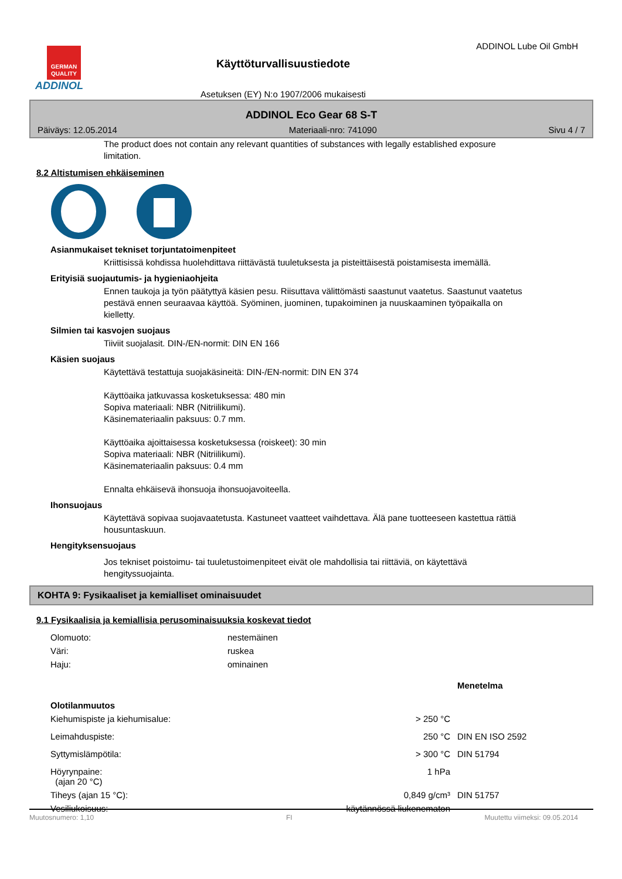GERMAN QUALITY
ADDINOL
Käyttöturvallisuustiedote
Asetuksen (EY) N:o 1907/2006 mukaisesti
ADDINOL Lube Oil GmbH
ADDINOL Eco Gear 68 S-T
Päiväys: 12.05.2014 Materiaali-nro: 741090 Sivu 4 / 7
The product does not contain any relevant quantities of substances with legally established exposure limitation.
8.2 Altistumisen ehkäiseminen
Asianmukaiset tekniset torjuntatoimenpiteet
Kriittisissä kohdissa huolehdittava riittävästä tuuletuksesta ja pisteittäisestä poistamisesta imemällä.
Erityisiä suojautumis- ja hygieniaohjeita
Ennen taukoja ja työn päätyttyä käsien pesu. Riisuttava välittömästi saastunut vaatetus. Saastunut vaatetus pestävä ennen seuraavaa käyttöä. Syöminen, juominen, tupakoiminen ja nuuskaaminen työpaikalla on kielletty.
Silmien tai kasvojen suojaus
Tiiviit suojalasit. DIN-/EN-normit: DIN EN 166
Käsien suojaus
Käytettävä testattuja suojakäsineitä: DIN-/EN-normit: DIN EN 374
Käyttöaika jatkuvassa kosketuksessa: 480 min
Sopiva materiaali: NBR (Nitriilikumi).
Käsinemateriaalin paksuus: 0.7 mm.
Käyttöaika ajoittaisessa kosketuksessa (roiskeet): 30 min
Sopiva materiaali: NBR (Nitriilikumi).
Käsinemateriaalin paksuus: 0.4 mm
Ennalta ehkäisevä ihonsuoja ihonsuojavoiteella.
Ihonsuojaus
Käytettävä sopivaa suojavaatetusta. Kastuneet vaatteet vaihdettava. Älä pane tuotteeseen kastettua rättiä housuntaskuun.
Hengityksensuojaus
Jos tekniset poistoimu- tai tuuletustoimenpiteet eivät ole mahdollisia tai riittäviä, on käytettävä hengityssuojainta.
KOHTA 9: Fysikaaliset ja kemialliset ominaisuudet
9.1 Fysikaalisia ja kemiallisia perusominaisuuksia koskevat tiedot
| Olomuoto: | nestemäinen | | |
| Väri: | ruskea | | |
| Haju: | ominainen | | |
| | | | Menetelma |
| Olotilanmuutos | | | |
| Kiehumispiste ja kiehumisalue: | > 250 °C | | |
| Leimahduspiste: | 250 °C | | DIN EN ISO 2592 |
| Syttymislämpötila: | > 300 °C | | DIN 51794 |
| Höyrynpaine: (ajan 20 °C) | 1 hPa | | |
| Tiheys (ajan 15 °C): | 0,849 g/cm³ | | DIN 51757 |
| Vesiliukoisuus: | käytännössä liukenematon | | |
Muutosnumero: 1,10 FI Muutettu viimeksi: 09.05.2014